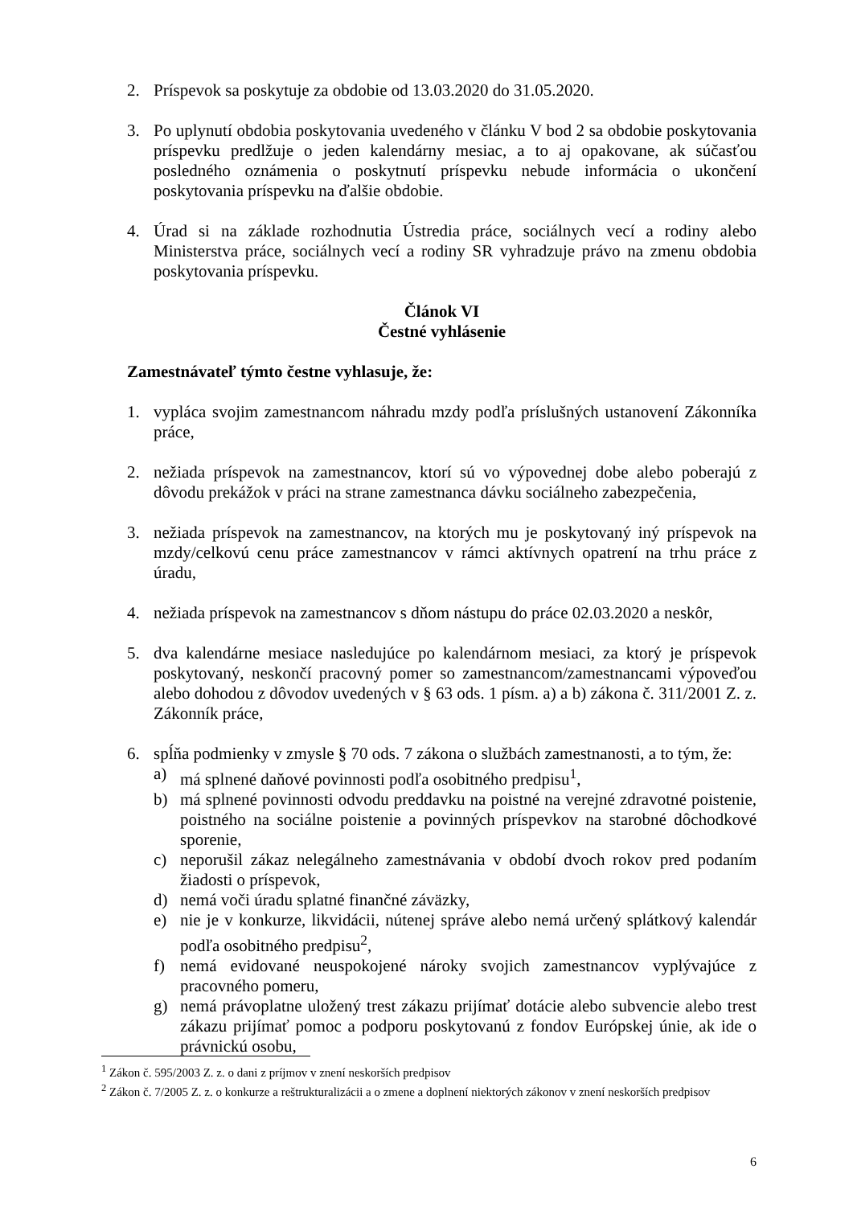2. Príspevok sa poskytuje za obdobie od 13.03.2020 do 31.05.2020.
3. Po uplynutí obdobia poskytovania uvedeného v článku V bod 2 sa obdobie poskytovania príspevku predlžuje o jeden kalendárny mesiac, a to aj opakovane, ak súčasťou posledného oznámenia o poskytnutí príspevku nebude informácia o ukončení poskytovania príspevku na ďalšie obdobie.
4. Úrad si na základe rozhodnutia Ústredia práce, sociálnych vecí a rodiny alebo Ministerstva práce, sociálnych vecí a rodiny SR vyhradzuje právo na zmenu obdobia poskytovania príspevku.
Článok VI
Čestné vyhlásenie
Zamestnávateľ týmto čestne vyhlasuje, že:
1. vypláca svojim zamestnancom náhradu mzdy podľa príslušných ustanovení Zákonníka práce,
2. nežiada príspevok na zamestnancov, ktorí sú vo výpovednej dobe alebo poberajú z dôvodu prekážok v práci na strane zamestnanca dávku sociálneho zabezpečenia,
3. nežiada príspevok na zamestnancov, na ktorých mu je poskytovaný iný príspevok na mzdy/celkovú cenu práce zamestnancov v rámci aktívnych opatrení na trhu práce z úradu,
4. nežiada príspevok na zamestnancov s dňom nástupu do práce 02.03.2020 a neskôr,
5. dva kalendárne mesiace nasledujúce po kalendárnom mesiaci, za ktorý je príspevok poskytovaný, neskončí pracovný pomer so zamestnancom/zamestnancami výpoveďou alebo dohodou z dôvodov uvedených v § 63 ods. 1 písm. a) a b) zákona č. 311/2001 Z. z. Zákonník práce,
6. spĺňa podmienky v zmysle § 70 ods. 7 zákona o službách zamestnanosti, a to tým, že:
a) má splnené daňové povinnosti podľa osobitného predpisu<sup>1</sup>,
b) má splnené povinnosti odvodu preddavku na poistné na verejné zdravotné poistenie, poistného na sociálne poistenie a povinných príspevkov na starobné dôchodkové sporenie,
c) neporušil zákaz nelegálneho zamestnávania v období dvoch rokov pred podaním žiadosti o príspevok,
d) nemá voči úradu splatné finančné záväzky,
e) nie je v konkurze, likvidácii, nútenej správe alebo nemá určený splátkový kalendár podľa osobitného predpisu<sup>2</sup>,
f) nemá evidované neuspokojené nároky svojich zamestnancov vyplývajúce z pracovného pomeru,
g) nemá právoplatne uložený trest zákazu prijímať dotácie alebo subvencie alebo trest zákazu prijímať pomoc a podporu poskytovanú z fondov Európskej únie, ak ide o právnickú osobu,
<sup>1</sup> Zákon č. 595/2003 Z. z. o dani z príjmov v znení neskorších predpisov
<sup>2</sup> Zákon č. 7/2005 Z. z. o konkurze a reštrukturalizácii a o zmene a doplnení niektorých zákonov v znení neskorších predpisov
6